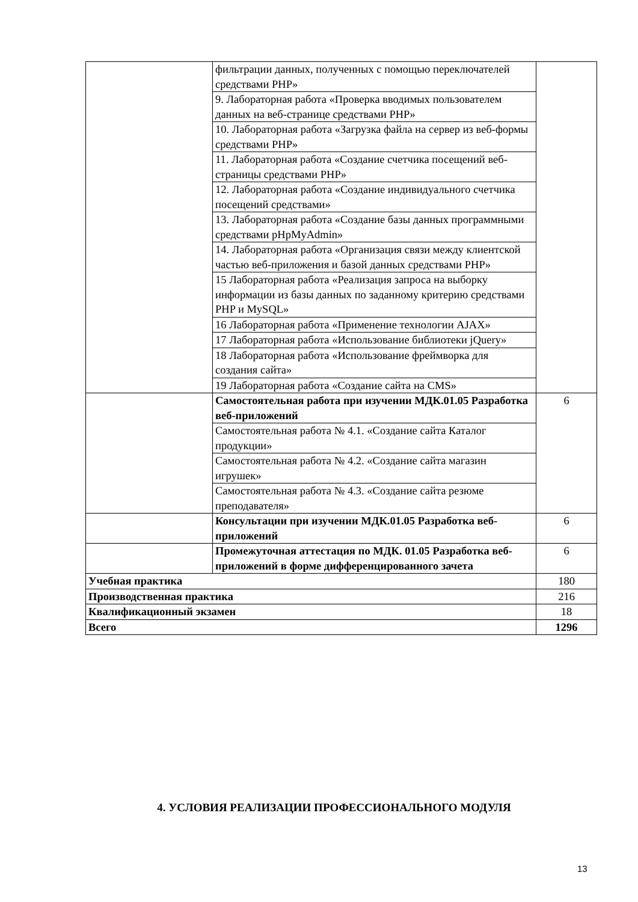| | фильтрации данных, полученных с помощью переключателей средствами PHP» | |
| | 9. Лабораторная работа «Проверка вводимых пользователем данных на веб-странице средствами PHP» | |
| | 10. Лабораторная работа «Загрузка файла на сервер из веб-формы средствами PHP» | |
| | 11. Лабораторная работа «Создание счетчика посещений веб-страницы средствами PHP» | |
| | 12. Лабораторная работа «Создание индивидуального счетчика посещений средствами» | |
| | 13. Лабораторная работа «Создание базы данных программными средствами pHpMyAdmin» | |
| | 14. Лабораторная работа «Организация связи между клиентской частью веб-приложения и базой данных средствами PHP» | |
| | 15 Лабораторная работа «Реализация запроса на выборку информации из базы данных по заданному критерию средствами PHP и MySQL» | |
| | 16 Лабораторная работа «Применение технологии AJAX» | |
| | 17 Лабораторная работа «Использование библиотеки jQuery» | |
| | 18 Лабораторная работа «Использование фреймворка для создания сайта» | |
| | 19 Лабораторная работа «Создание сайта на CMS» | |
| | Самостоятельная работа при изучении МДК.01.05 Разработка веб-приложений | 6 |
| | Самостоятельная работа № 4.1. «Создание сайта Каталог продукции» | |
| | Самостоятельная работа № 4.2. «Создание сайта магазин игрушек» | |
| | Самостоятельная работа № 4.3. «Создание сайта резюме преподавателя» | |
| | Консультации при изучении МДК.01.05 Разработка веб-приложений | 6 |
| | Промежуточная аттестация по МДК. 01.05 Разработка веб-приложений в форме дифференцированного зачета | 6 |
| Учебная практика | | 180 |
| Производственная практика | | 216 |
| Квалификационный экзамен | | 18 |
| Всего | | 1296 |
4. УСЛОВИЯ РЕАЛИЗАЦИИ ПРОФЕССИОНАЛЬНОГО МОДУЛЯ
13